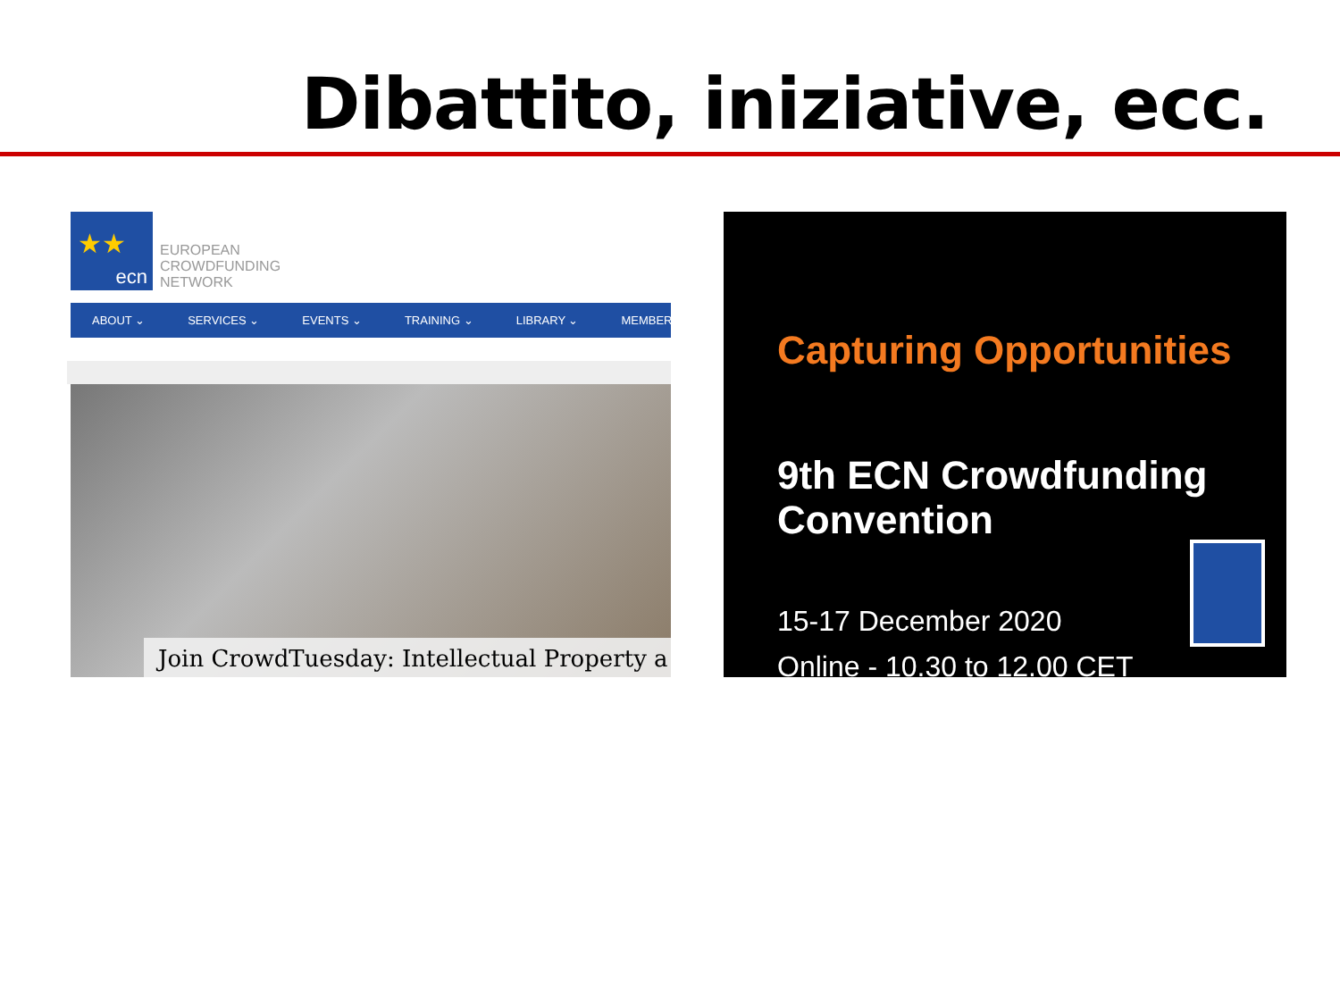Dibattito, iniziative, ecc.
★★
ecn
EUROPEAN
CROWDFUNDING
NETWORK
ABOUT ⌄ SERVICES ⌄ EVENTS ⌄ TRAINING ⌄ LIBRARY ⌄ MEMBER
Join CrowdTuesday: Intellectual Property a
Capturing Opportunities
9th ECN Crowdfunding Convention
15-17 December 2020
Online - 10.30 to 12.00 CET